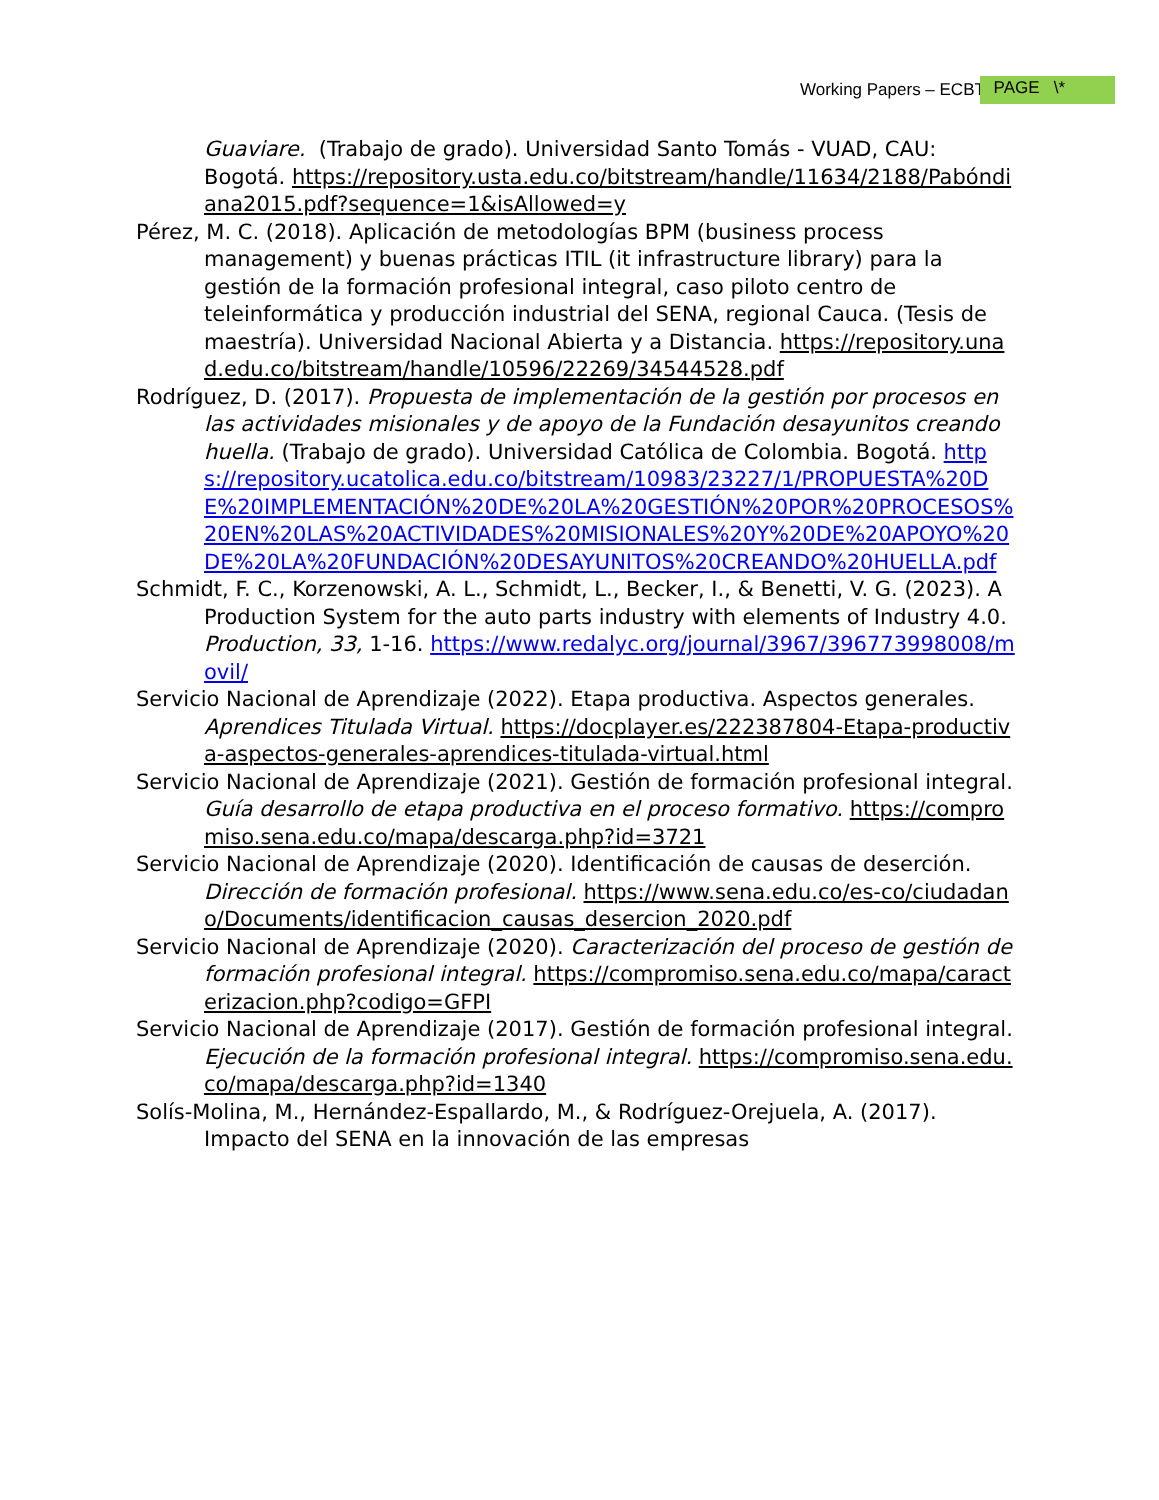Working Papers – ECBTI PAGE \*
Guaviare. (Trabajo de grado). Universidad Santo Tomás - VUAD, CAU: Bogotá. https://repository.usta.edu.co/bitstream/handle/11634/2188/Pabóndiana2015.pdf?sequence=1&isAllowed=y
Pérez, M. C. (2018). Aplicación de metodologías BPM (business process management) y buenas prácticas ITIL (it infrastructure library) para la gestión de la formación profesional integral, caso piloto centro de teleinformática y producción industrial del SENA, regional Cauca. (Tesis de maestría). Universidad Nacional Abierta y a Distancia. https://repository.unad.edu.co/bitstream/handle/10596/22269/34544528.pdf
Rodríguez, D. (2017). Propuesta de implementación de la gestión por procesos en las actividades misionales y de apoyo de la Fundación desayunitos creando huella. (Trabajo de grado). Universidad Católica de Colombia. Bogotá. https://repository.ucatolica.edu.co/bitstream/10983/23227/1/PROPUESTA%20DE%20IMPLEMENTACIÓN%20DE%20LA%20GESTIÓN%20POR%20PROCESOS%20EN%20LAS%20ACTIVIDADES%20MISIONALES%20Y%20DE%20APOYO%20DE%20LA%20FUNDACIÓN%20DESAYUNITOS%20CREANDO%20HUELLA.pdf
Schmidt, F. C., Korzenowski, A. L., Schmidt, L., Becker, I., & Benetti, V. G. (2023). A Production System for the auto parts industry with elements of Industry 4.0. Production, 33, 1-16. https://www.redalyc.org/journal/3967/396773998008/movil/
Servicio Nacional de Aprendizaje (2022). Etapa productiva. Aspectos generales. Aprendices Titulada Virtual. https://docplayer.es/222387804-Etapa-productiva-aspectos-generales-aprendices-titulada-virtual.html
Servicio Nacional de Aprendizaje (2021). Gestión de formación profesional integral. Guía desarrollo de etapa productiva en el proceso formativo. https://compromiso.sena.edu.co/mapa/descarga.php?id=3721
Servicio Nacional de Aprendizaje (2020). Identificación de causas de deserción. Dirección de formación profesional. https://www.sena.edu.co/es-co/ciudadano/Documents/identificacion_causas_desercion_2020.pdf
Servicio Nacional de Aprendizaje (2020). Caracterización del proceso de gestión de formación profesional integral. https://compromiso.sena.edu.co/mapa/caracterizacion.php?codigo=GFPI
Servicio Nacional de Aprendizaje (2017). Gestión de formación profesional integral. Ejecución de la formación profesional integral. https://compromiso.sena.edu.co/mapa/descarga.php?id=1340
Solís-Molina, M., Hernández-Espallardo, M., & Rodríguez-Orejuela, A. (2017). Impacto del SENA en la innovación de las empresas